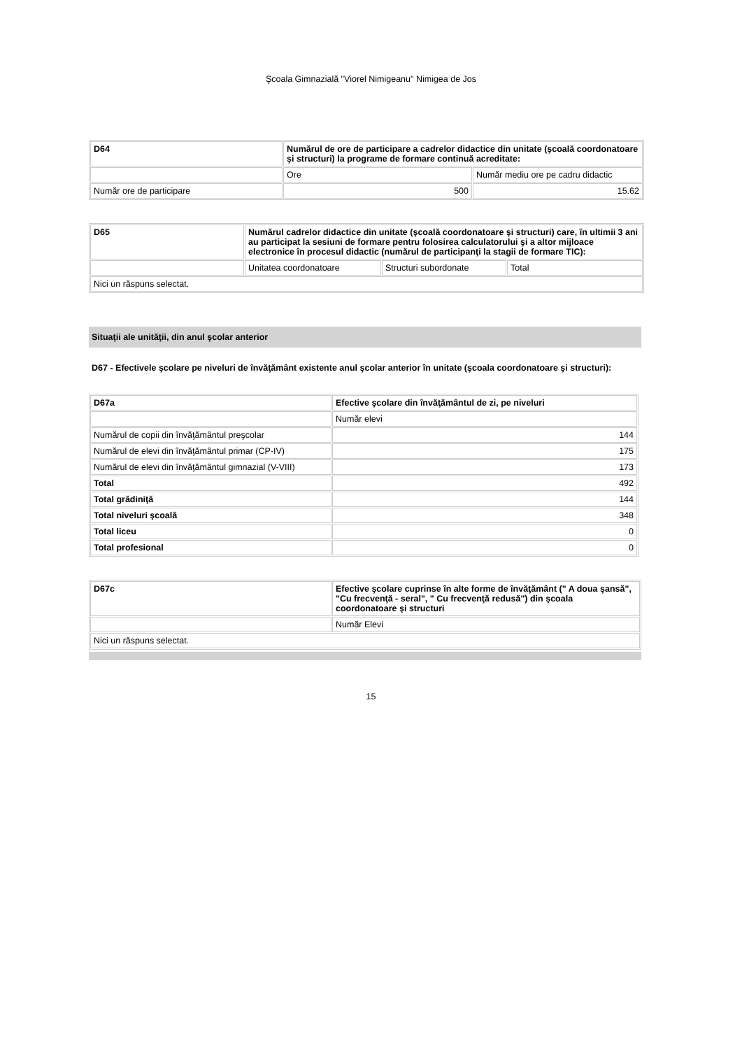Şcoala Gimnazială "Viorel Nimigeanu" Nimigea de Jos
| D64 | Numărul de ore de participare a cadrelor didactice din unitate (şcoală coordonatoare şi structuri) la programe de formare continuă acreditate: | |
| | Ore | Număr mediu ore pe cadru didactic |
| Număr ore de participare | 500 | 15.62 |
| D65 | Numărul cadrelor didactice din unitate (şcoală coordonatoare şi structuri) care, în ultimii 3 ani au participat la sesiuni de formare pentru folosirea calculatorului şi a altor mijloace electronice în procesul didactic (numărul de participanţi la stagii de formare TIC): | | |
| | Unitatea coordonatoare | Structuri subordonate | Total |
| Nici un răspuns selectat. | | | |
Situaţii ale unităţii, din anul şcolar anterior
D67 - Efectivele şcolare pe niveluri de învăţământ existente anul şcolar anterior în unitate (şcoala coordonatoare şi structuri):
| D67a | Efective şcolare din învăţământul de zi, pe niveluri |
| | Număr elevi |
| Numărul de copii din învăţământul preşcolar | 144 |
| Numărul de elevi din învăţământul primar (CP-IV) | 175 |
| Numărul de elevi din învăţământul gimnazial (V-VIII) | 173 |
| Total | 492 |
| Total grădiniţă | 144 |
| Total niveluri şcoală | 348 |
| Total liceu | 0 |
| Total profesional | 0 |
| D67c | Efective şcolare cuprinse în alte forme de învăţământ (" A doua şansă", "Cu frecvenţă - seral", " Cu frecvenţă redusă") din şcoala coordonatoare şi structuri |
| | Număr Elevi |
| Nici un răspuns selectat. | |
15